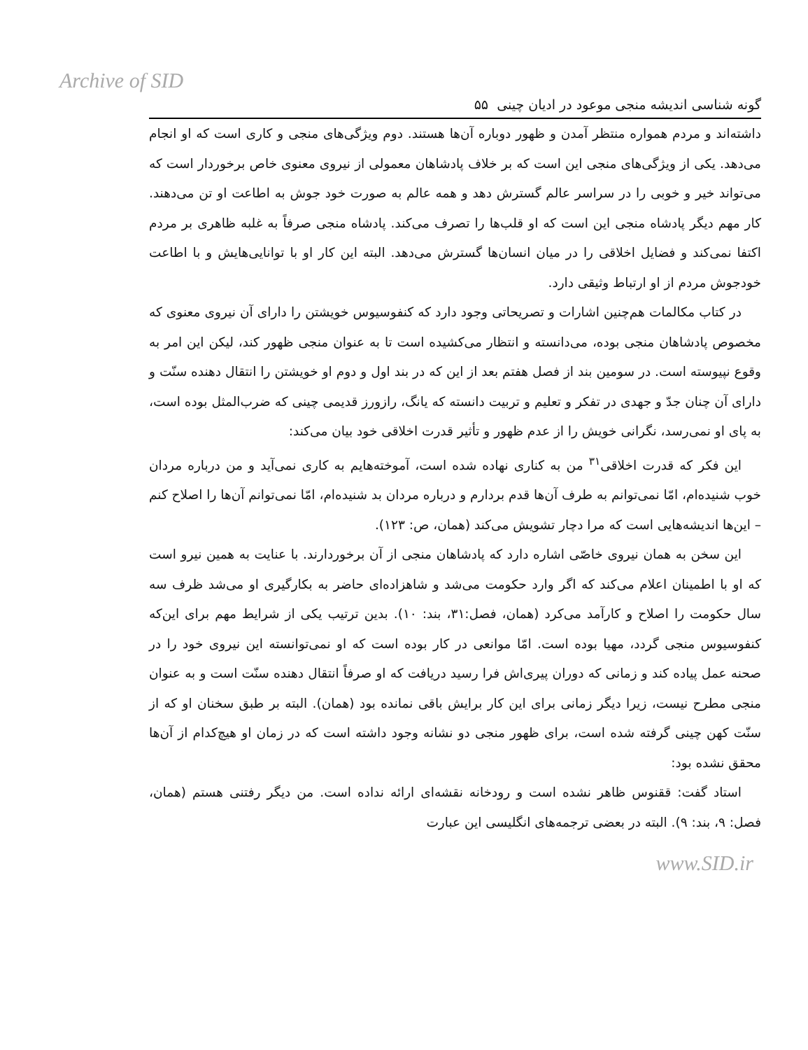Archive of SID
گونه شناسی اندیشه منجی موعود در ادیان چینی ۵۵
داشته‌اند و مردم همواره منتظر آمدن و ظهور دوباره آن‌ها هستند. دوم ویژگی‌های منجی و کاری است که او انجام می‌دهد. یکی از ویژگی‌های منجی این است که بر خلاف پادشاهان معمولی از نیروی معنوی خاص برخوردار است که می‌تواند خیر و خوبی را در سراسر عالم گسترش دهد و همه عالم به صورت خود جوش به اطاعت او تن می‌دهند. کار مهم دیگر پادشاه منجی این است که او قلب‌ها را تصرف می‌کند. پادشاه منجی صرفاً به غلبه ظاهری بر مردم اکتفا نمی‌کند و فضایل اخلاقی را در میان انسان‌ها گسترش می‌دهد. البته این کار او با توانایی‌هایش و با اطاعت خودجوش مردم از او ارتباط وثیقی دارد.
در کتاب مکالمات هم‌چنین اشارات و تصریحاتی وجود دارد که کنفوسیوس خویشتن را دارای آن نیروی معنوی که مخصوص پادشاهان منجی بوده، می‌دانسته و انتظار می‌کشیده است تا به عنوان منجی ظهور کند، لیکن این امر به وقوع نپیوسته است. در سومین بند از فصل هفتم بعد از این که در بند اول و دوم او خویشتن را انتقال دهنده سنّت و دارای آن چنان جدّ و جهدی در تفکر و تعلیم و تربیت دانسته که یانگ، رازورز قدیمی چینی که ضرب‌المثل بوده است، به پای او نمی‌رسد، نگرانی خویش را از عدم ظهور و تأثیر قدرت اخلاقی خود بیان می‌کند:
این فکر که قدرت اخلاقی<sup>۳۱</sup> من به کناری نهاده شده است، آموخته‌هایم به کاری نمی‌آید و من درباره مردان خوب شنیده‌ام، امّا نمی‌توانم به طرف آن‌ها قدم بردارم و درباره مردان بد شنیده‌ام، امّا نمی‌توانم آن‌ها را اصلاح کنم – این‌ها اندیشه‌هایی است که مرا دچار تشویش می‌کند (همان، ص: ۱۲۳).
این سخن به همان نیروی خاصّی اشاره دارد که پادشاهان منجی از آن برخوردارند. با عنایت به همین نیرو است که او با اطمینان اعلام می‌کند که اگر وارد حکومت می‌شد و شاهزاده‌ای حاضر به بکارگیری او می‌شد ظرف سه سال حکومت را اصلاح و کارآمد می‌کرد (همان، فصل:۳۱، بند: ۱۰). بدین ترتیب یکی از شرایط مهم برای این‌که کنفوسیوس منجی گردد، مهیا بوده است. امّا موانعی در کار بوده است که او نمی‌توانسته این نیروی خود را در صحنه عمل پیاده کند و زمانی که دوران پیری‌اش فرا رسید دریافت که او صرفاً انتقال دهنده سنّت است و به عنوان منجی مطرح نیست، زیرا دیگر زمانی برای این کار برایش باقی نمانده بود (همان). البته بر طبق سخنان او که از سنّت کهن چینی گرفته شده است، برای ظهور منجی دو نشانه وجود داشته است که در زمان او هیچ‌کدام از آن‌ها محقق نشده بود:
استاد گفت: ققنوس ظاهر نشده است و رودخانه نقشه‌ای ارائه نداده است. من دیگر رفتنی هستم (همان، فصل: ۹، بند: ۹). البته در بعضی ترجمه‌های انگلیسی این عبارت
www.SID.ir